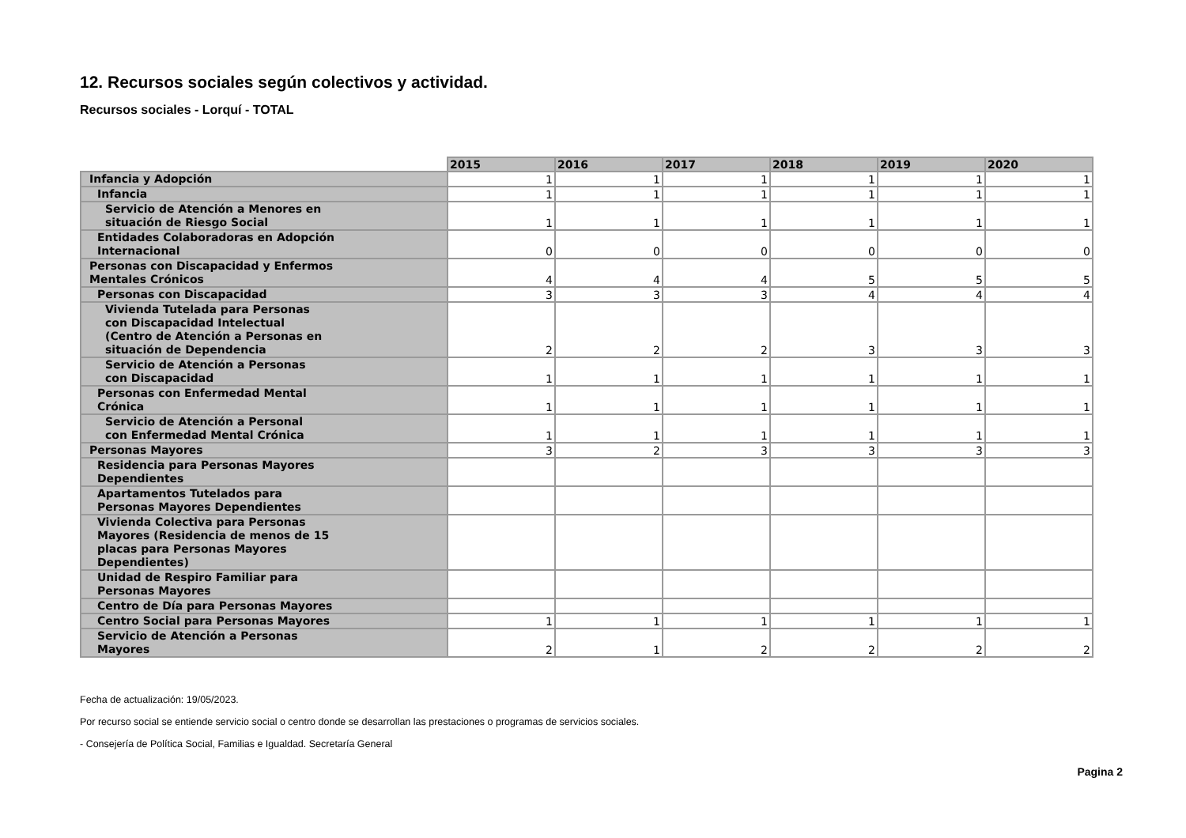12. Recursos sociales según colectivos y actividad.
Recursos sociales - Lorquí - TOTAL
| | 2015 | 2016 | 2017 | 2018 | 2019 | 2020 |
| Infancia y Adopción | 1 | 1 | 1 | 1 | 1 | 1 |
| Infancia | 1 | 1 | 1 | 1 | 1 | 1 |
| Servicio de Atención a Menores en situación de Riesgo Social | 1 | 1 | 1 | 1 | 1 | 1 |
| Entidades Colaboradoras en Adopción Internacional | 0 | 0 | 0 | 0 | 0 | 0 |
| Personas con Discapacidad y Enfermos Mentales Crónicos | 4 | 4 | 4 | 5 | 5 | 5 |
| Personas con Discapacidad | 3 | 3 | 3 | 4 | 4 | 4 |
| Vivienda Tutelada para Personas con Discapacidad Intelectual (Centro de Atención a Personas en situación de Dependencia | 2 | 2 | 2 | 3 | 3 | 3 |
| Servicio de Atención a Personas con Discapacidad | 1 | 1 | 1 | 1 | 1 | 1 |
| Personas con Enfermedad Mental Crónica | 1 | 1 | 1 | 1 | 1 | 1 |
| Servicio de Atención a Personal con Enfermedad Mental Crónica | 1 | 1 | 1 | 1 | 1 | 1 |
| Personas Mayores | 3 | 2 | 3 | 3 | 3 | 3 |
| Residencia para Personas Mayores Dependientes | | | | | | |
| Apartamentos Tutelados para Personas Mayores Dependientes | | | | | | |
| Vivienda Colectiva para Personas Mayores (Residencia de menos de 15 placas para Personas Mayores Dependientes) | | | | | | |
| Unidad de Respiro Familiar para Personas Mayores | | | | | | |
| Centro de Día para Personas Mayores | | | | | | |
| Centro Social para Personas Mayores | 1 | 1 | 1 | 1 | 1 | 1 |
| Servicio de Atención a Personas Mayores | 2 | 1 | 2 | 2 | 2 | 2 |
Fecha de actualización: 19/05/2023.
Por recurso social se entiende servicio social o centro donde se desarrollan las prestaciones o programas de servicios sociales.
- Consejería de Política Social, Familias e Igualdad. Secretaría General
Pagina 2